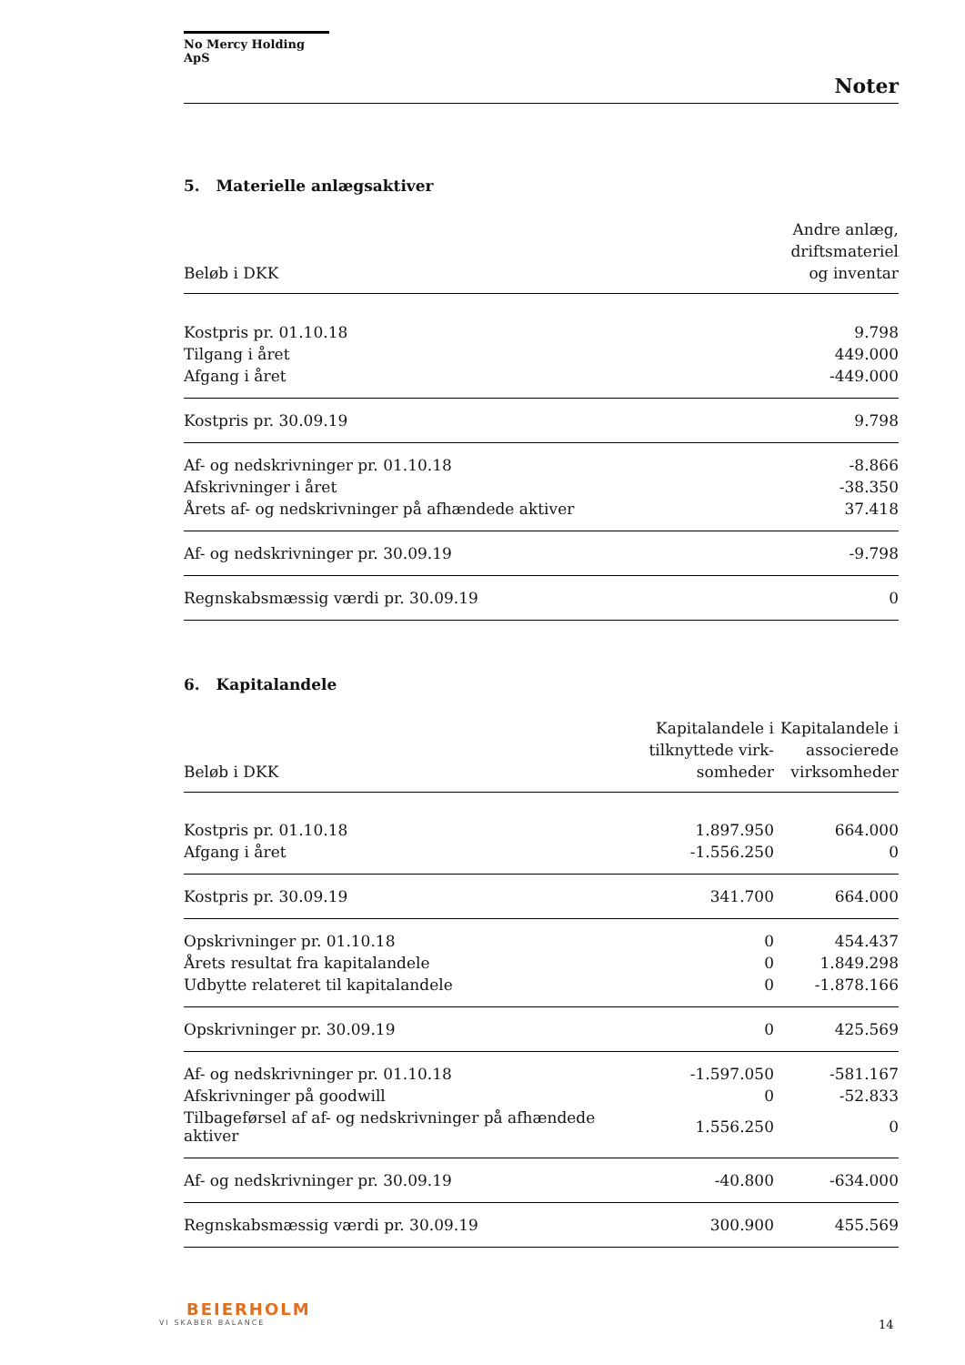No Mercy Holding ApS
Noter
5. Materielle anlægsaktiver
| Beløb i DKK | Andre anlæg, driftsmateriel og inventar |
| --- | --- |
| Kostpris pr. 01.10.18 | 9.798 |
| Tilgang i året | 449.000 |
| Afgang i året | -449.000 |
| Kostpris pr. 30.09.19 | 9.798 |
| Af- og nedskrivninger pr. 01.10.18 | -8.866 |
| Afskrivninger i året | -38.350 |
| Årets af- og nedskrivninger på afhændede aktiver | 37.418 |
| Af- og nedskrivninger pr. 30.09.19 | -9.798 |
| Regnskabsmæssig værdi pr. 30.09.19 | 0 |
6. Kapitalandele
| Beløb i DKK | Kapitalandele i tilknyttede virk- somheder | Kapitalandele i associerede virksomheder |
| --- | --- | --- |
| Kostpris pr. 01.10.18 | 1.897.950 | 664.000 |
| Afgang i året | -1.556.250 | 0 |
| Kostpris pr. 30.09.19 | 341.700 | 664.000 |
| Opskrivninger pr. 01.10.18 | 0 | 454.437 |
| Årets resultat fra kapitalandele | 0 | 1.849.298 |
| Udbytte relateret til kapitalandele | 0 | -1.878.166 |
| Opskrivninger pr. 30.09.19 | 0 | 425.569 |
| Af- og nedskrivninger pr. 01.10.18 | -1.597.050 | -581.167 |
| Afskrivninger på goodwill | 0 | -52.833 |
| Tilbageførsel af af- og nedskrivninger på afhændede aktiver | 1.556.250 | 0 |
| Af- og nedskrivninger pr. 30.09.19 | -40.800 | -634.000 |
| Regnskabsmæssig værdi pr. 30.09.19 | 300.900 | 455.569 |
BEIERHOLM
VI SKABER BALANCE
14